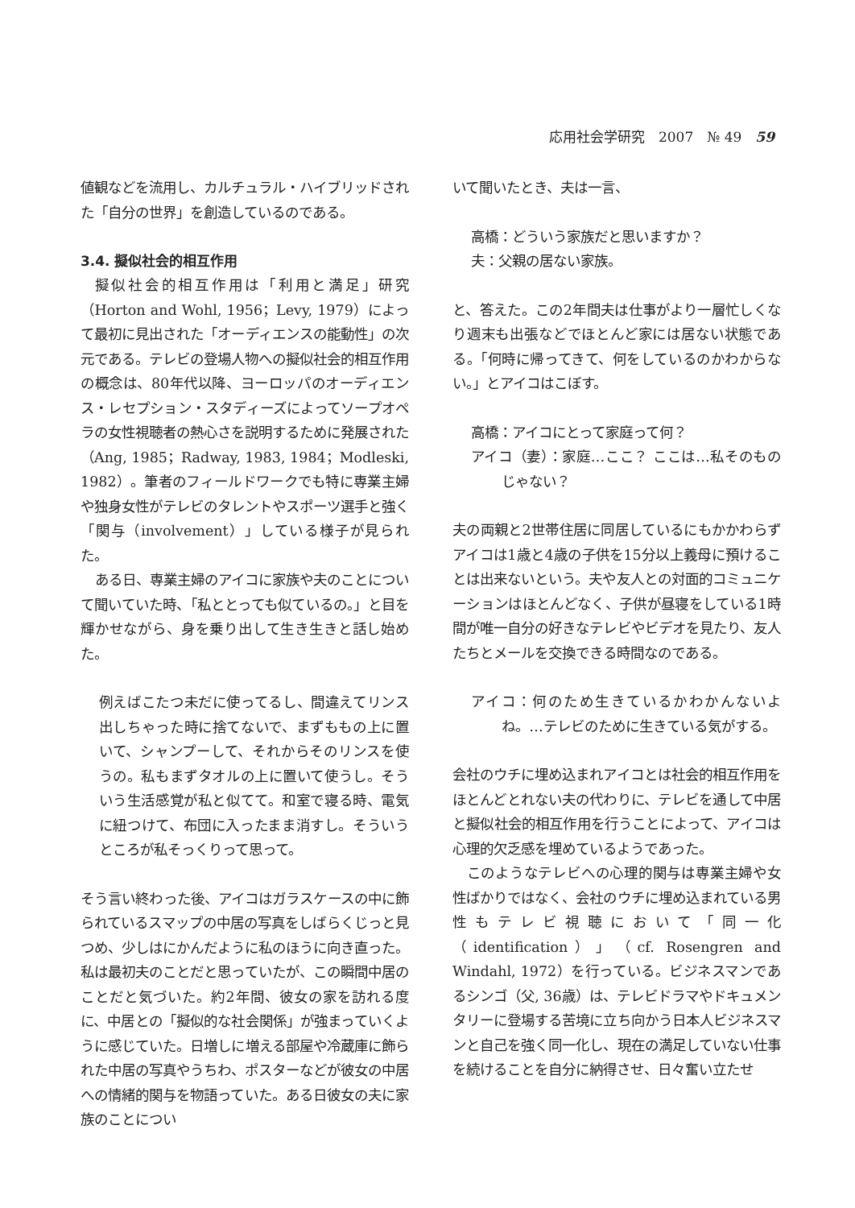応用社会学研究　2007　№ 49　59
値観などを流用し、カルチュラル・ハイブリッドされた「自分の世界」を創造しているのである。
3.4. 擬似社会的相互作用
擬似社会的相互作用は「利用と満足」研究（Horton and Wohl, 1956；Levy, 1979）によって最初に見出された「オーディエンスの能動性」の次元である。テレビの登場人物への擬似社会的相互作用の概念は、80年代以降、ヨーロッパのオーディエンス・レセプション・スタディーズによってソープオペラの女性視聴者の熱心さを説明するために発展された（Ang, 1985；Radway, 1983, 1984；Modleski, 1982）。筆者のフィールドワークでも特に専業主婦や独身女性がテレビのタレントやスポーツ選手と強く「関与（involvement）」している様子が見られた。
ある日、専業主婦のアイコに家族や夫のことについて聞いていた時、「私ととっても似ているの。」と目を輝かせながら、身を乗り出して生き生きと話し始めた。
例えばこたつ未だに使ってるし、間違えてリンス出しちゃった時に捨てないで、まずももの上に置いて、シャンプーして、それからそのリンスを使うの。私もまずタオルの上に置いて使うし。そういう生活感覚が私と似てて。和室で寝る時、電気に紐つけて、布団に入ったまま消すし。そういうところが私そっくりって思って。
そう言い終わった後、アイコはガラスケースの中に飾られているスマップの中居の写真をしばらくじっと見つめ、少しはにかんだように私のほうに向き直った。私は最初夫のことだと思っていたが、この瞬間中居のことだと気づいた。約2年間、彼女の家を訪れる度に、中居との「擬似的な社会関係」が強まっていくように感じていた。日増しに増える部屋や冷蔵庫に飾られた中居の写真やうちわ、ポスターなどが彼女の中居への情緒的関与を物語っていた。ある日彼女の夫に家族のことについ
いて聞いたとき、夫は一言、
高橋：どういう家族だと思いますか？
夫：父親の居ない家族。
と、答えた。この2年間夫は仕事がより一層忙しくなり週末も出張などでほとんど家には居ない状態である。「何時に帰ってきて、何をしているのかわからない。」とアイコはこぼす。
高橋：アイコにとって家庭って何？
アイコ（妻）：家庭…ここ？ ここは…私そのものじゃない？
夫の両親と2世帯住居に同居しているにもかかわらずアイコは1歳と4歳の子供を15分以上義母に預けることは出来ないという。夫や友人との対面的コミュニケーションはほとんどなく、子供が昼寝をしている1時間が唯一自分の好きなテレビやビデオを見たり、友人たちとメールを交換できる時間なのである。
アイコ：何のため生きているかわかんないよね。…テレビのために生きている気がする。
会社のウチに埋め込まれアイコとは社会的相互作用をほとんどとれない夫の代わりに、テレビを通して中居と擬似社会的相互作用を行うことによって、アイコは心理的欠乏感を埋めているようであった。
このようなテレビへの心理的関与は専業主婦や女性ばかりではなく、会社のウチに埋め込まれている男性もテレビ視聴において「同一化（identification）」（cf. Rosengren and Windahl, 1972）を行っている。ビジネスマンであるシンゴ（父, 36歳）は、テレビドラマやドキュメンタリーに登場する苦境に立ち向かう日本人ビジネスマンと自己を強く同一化し、現在の満足していない仕事を続けることを自分に納得させ、日々奮い立たせ